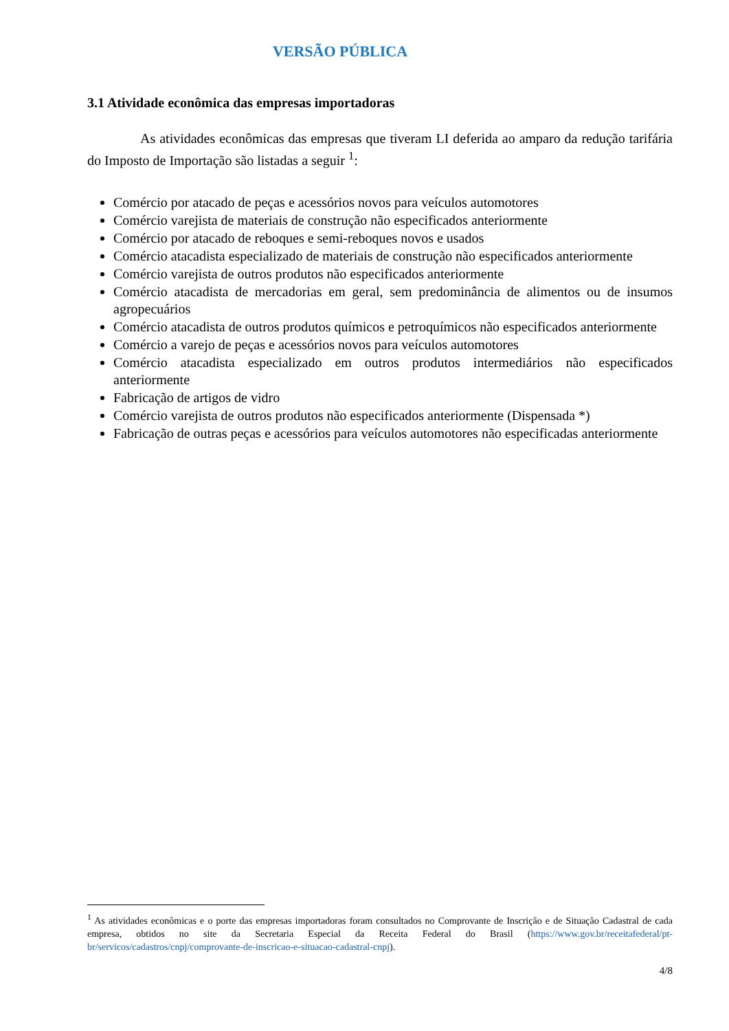VERSÃO PÚBLICA
3.1 Atividade econômica das empresas importadoras
As atividades econômicas das empresas que tiveram LI deferida ao amparo da redução tarifária do Imposto de Importação são listadas a seguir <sup>1</sup>:
Comércio por atacado de peças e acessórios novos para veículos automotores
Comércio varejista de materiais de construção não especificados anteriormente
Comércio por atacado de reboques e semi-reboques novos e usados
Comércio atacadista especializado de materiais de construção não especificados anteriormente
Comércio varejista de outros produtos não especificados anteriormente
Comércio atacadista de mercadorias em geral, sem predominância de alimentos ou de insumos agropecuários
Comércio atacadista de outros produtos químicos e petroquímicos não especificados anteriormente
Comércio a varejo de peças e acessórios novos para veículos automotores
Comércio atacadista especializado em outros produtos intermediários não especificados anteriormente
Fabricação de artigos de vidro
Comércio varejista de outros produtos não especificados anteriormente (Dispensada *)
Fabricação de outras peças e acessórios para veículos automotores não especificadas anteriormente
<sup>1</sup> As atividades econômicas e o porte das empresas importadoras foram consultados no Comprovante de Inscrição e de Situação Cadastral de cada empresa, obtidos no site da Secretaria Especial da Receita Federal do Brasil (https://www.gov.br/receitafederal/pt-br/servicos/cadastros/cnpj/comprovante-de-inscricao-e-situacao-cadastral-cnpj).
4/8